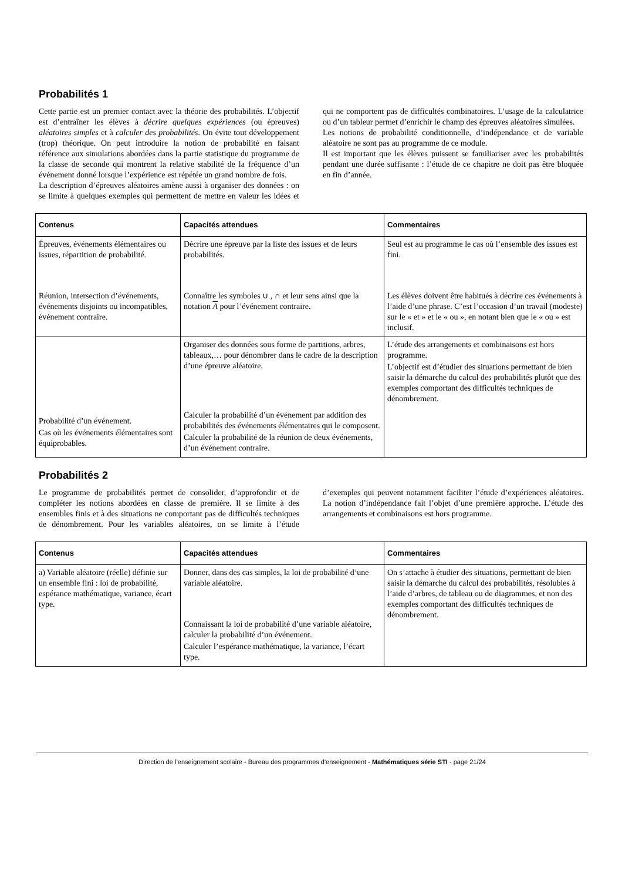Probabilités 1
Cette partie est un premier contact avec la théorie des probabilités. L’objectif est d’entraîner les élèves à décrire quelques expériences (ou épreuves) aléatoires simples et à calculer des probabilités. On évite tout développement (trop) théorique. On peut introduire la notion de probabilité en faisant référence aux simulations abordées dans la partie statistique du programme de la classe de seconde qui montrent la relative stabilité de la fréquence d’un événement donné lorsque l’expérience est répétée un grand nombre de fois.
La description d’épreuves aléatoires amène aussi à organiser des données : on se limite à quelques exemples qui permettent de mettre en valeur les idées et qui ne comportent pas de difficultés combinatoires. L’usage de la calculatrice ou d’un tableur permet d’enrichir le champ des épreuves aléatoires simulées.
Les notions de probabilité conditionnelle, d’indépendance et de variable aléatoire ne sont pas au programme de ce module.
Il est important que les élèves puissent se familiariser avec les probabilités pendant une durée suffisante : l’étude de ce chapitre ne doit pas être bloquée en fin d’année.
| Contenus | Capacités attendues | Commentaires |
| --- | --- | --- |
| Épreuves, événements élémentaires ou issues, répartition de probabilité. Réunion, intersection d’événements, événements disjoints ou incompatibles, événement contraire. | Décrire une épreuve par la liste des issues et de leurs probabilités. Connaître les symboles ∪ , ∩ et leur sens ainsi que la notation A pour l’événement contraire. | Seul est au programme le cas où l’ensemble des issues est fini. Les élèves doivent être habitués à décrire ces événements à l’aide d’une phrase. C’est l’occasion d’un travail (modeste) sur le « et » et le « ou », en notant bien que le « ou » est inclusif. |
| Probabilité d’un événement. Cas où les événements élémentaires sont équiprobables. | Organiser des données sous forme de partitions, arbres, tableaux,… pour dénombrer dans le cadre de la description d’une épreuve aléatoire. Calculer la probabilité d’un événement par addition des probabilités des événements élémentaires qui le composent. Calculer la probabilité de la réunion de deux événements, d’un événement contraire. | L’étude des arrangements et combinaisons est hors programme. L’objectif est d’étudier des situations permettant de bien saisir la démarche du calcul des probabilités plutôt que des exemples comportant des difficultés techniques de dénombrement. |
Probabilités 2
Le programme de probabilités permet de consolider, d’approfondir et de compléter les notions abordées en classe de première. Il se limite à des ensembles finis et à des situations ne comportant pas de difficultés techniques de dénombrement. Pour les variables aléatoires, on se limite à l’étude d’exemples qui peuvent notamment faciliter l’étude d’expériences aléatoires. La notion d’indépendance fait l’objet d’une première approche. L’étude des arrangements et combinaisons est hors programme.
| Contenus | Capacités attendues | Commentaires |
| --- | --- | --- |
| a) Variable aléatoire (réelle) définie sur un ensemble fini : loi de probabilité, espérance mathématique, variance, écart type. | Donner, dans des cas simples, la loi de probabilité d’une variable aléatoire. Connaissant la loi de probabilité d’une variable aléatoire, calculer la probabilité d’un événement. Calculer l’espérance mathématique, la variance, l’écart type. | On s’attache à étudier des situations, permettant de bien saisir la démarche du calcul des probabilités, résolubles à l’aide d’arbres, de tableau ou de diagrammes, et non des exemples comportant des difficultés techniques de dénombrement. |
Direction de l’enseignement scolaire - Bureau des programmes d'enseignement - Mathématiques série STI - page 21/24